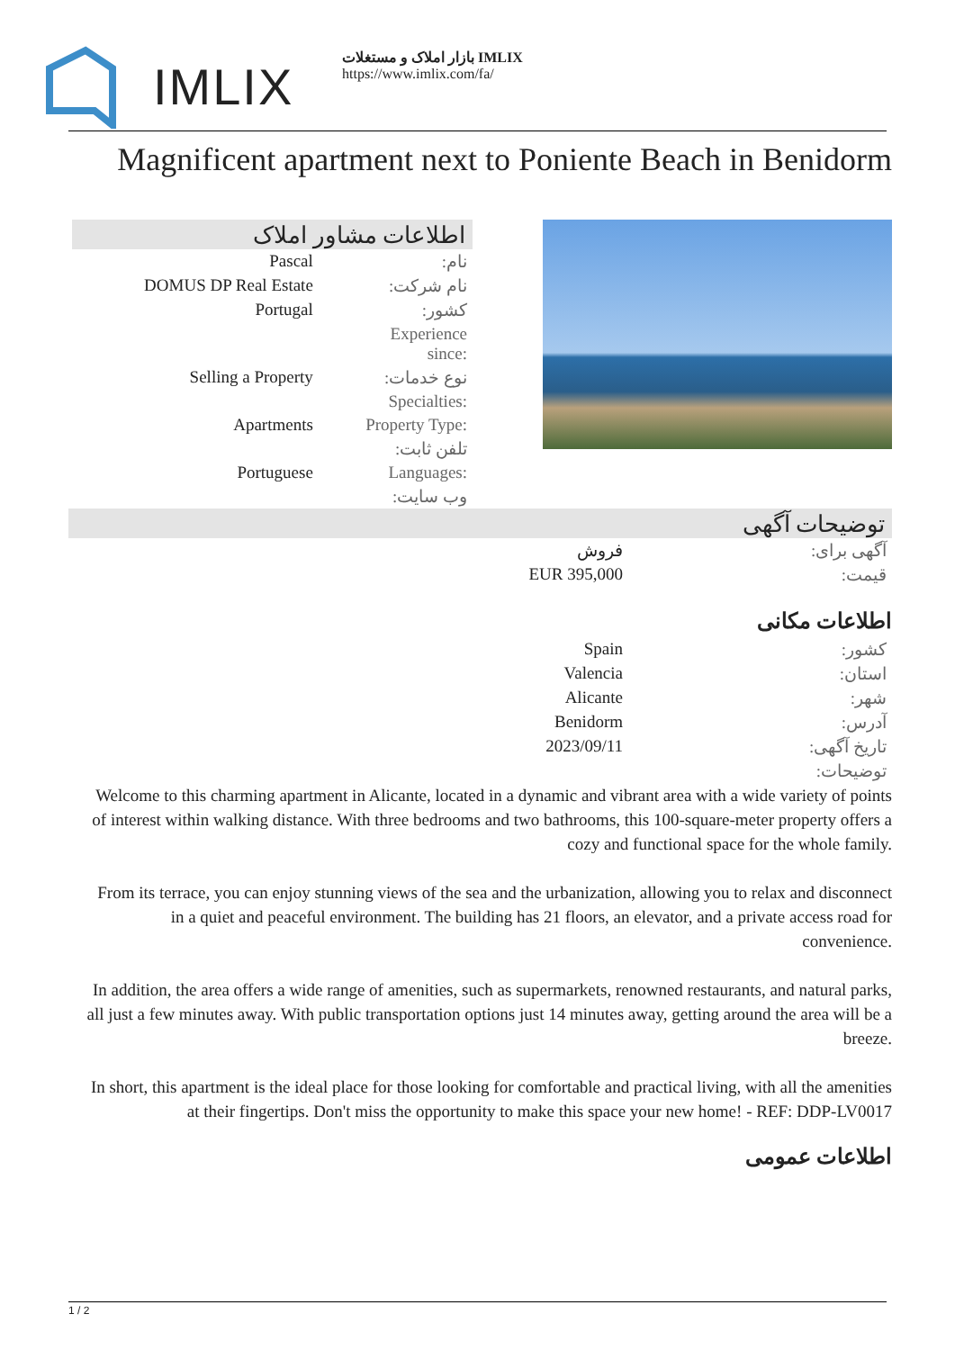IMLIX
بازار املاک و مستغلات IMLIX
https://www.imlix.com/fa/
Magnificent apartment next to Poniente Beach in Benidorm
اطلاعات مشاور املاک
| Pascal | نام: |
| DOMUS DP Real Estate | نام شرکت: |
| Portugal | کشور: |
| | Experience since: |
| Selling a Property | نوع خدمات: |
| | Specialties: |
| Apartments | Property Type: |
| | تلفن ثابت: |
| Portuguese | Languages: |
| | وب سایت: |
توضیحات آگهی
| فروش | آگهی برای: |
| EUR 395,000 | قیمت: |
اطلاعات مکانی
| Spain | کشور: |
| Valencia | استان: |
| Alicante | شهر: |
| Benidorm | آدرس: |
| 2023/09/11 | تاریخ آگهی: |
| | توضیحات: |
Welcome to this charming apartment in Alicante, located in a dynamic and vibrant area with a wide variety of points of interest within walking distance. With three bedrooms and two bathrooms, this 100-square-meter property offers a cozy and functional space for the whole family.
From its terrace, you can enjoy stunning views of the sea and the urbanization, allowing you to relax and disconnect in a quiet and peaceful environment. The building has 21 floors, an elevator, and a private access road for convenience.
In addition, the area offers a wide range of amenities, such as supermarkets, renowned restaurants, and natural parks, all just a few minutes away. With public transportation options just 14 minutes away, getting around the area will be a breeze.
In short, this apartment is the ideal place for those looking for comfortable and practical living, with all the amenities at their fingertips. Don't miss the opportunity to make this space your new home! - REF: DDP-LV0017
اطلاعات عمومی
1 / 2